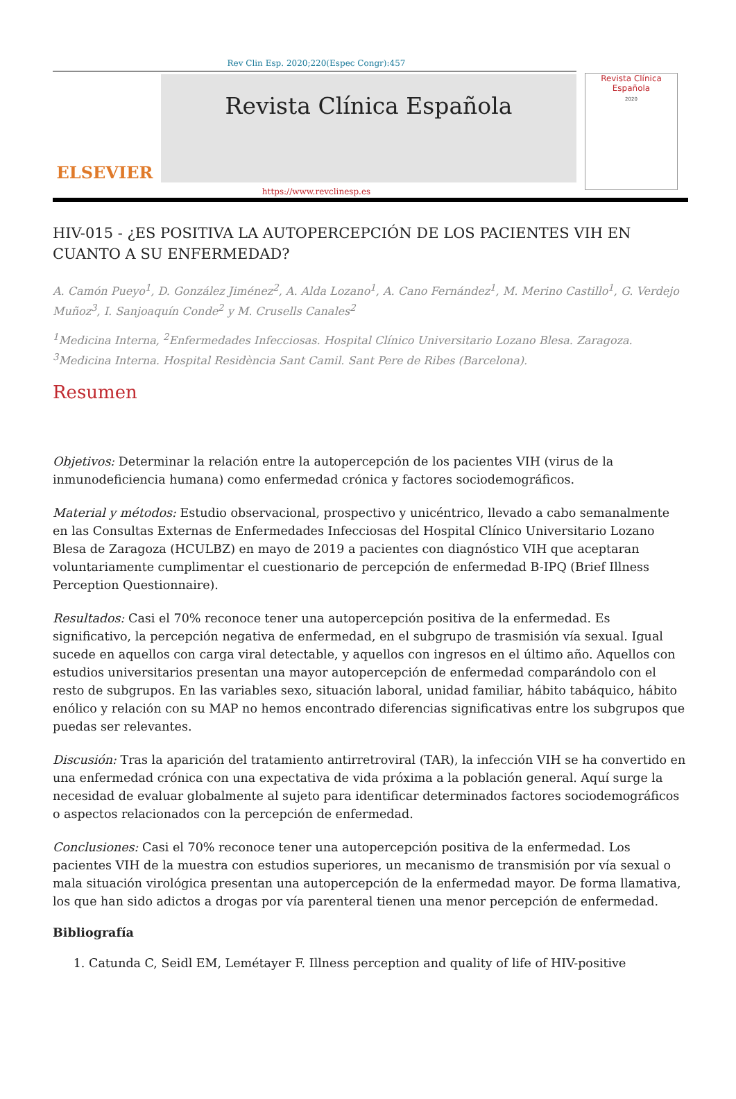Rev Clin Esp. 2020;220(Espec Congr):457
ELSEVIER
Revista Clínica Española
Revista Clínica Española
2020
https://www.revclinesp.es
HIV-015 - ¿ES POSITIVA LA AUTOPERCEPCIÓN DE LOS PACIENTES VIH EN CUANTO A SU ENFERMEDAD?
A. Camón Pueyo<sup>1</sup>, D. González Jiménez<sup>2</sup>, A. Alda Lozano<sup>1</sup>, A. Cano Fernández<sup>1</sup>, M. Merino Castillo<sup>1</sup>, G. Verdejo Muñoz<sup>3</sup>, I. Sanjoaquín Conde<sup>2</sup> y M. Crusells Canales<sup>2</sup>
<sup>1</sup> Medicina Interna, <sup>2</sup>Enfermedades Infecciosas. Hospital Clínico Universitario Lozano Blesa. Zaragoza. <sup>3</sup>Medicina Interna. Hospital Residència Sant Camil. Sant Pere de Ribes (Barcelona).
Resumen
Objetivos: Determinar la relación entre la autopercepción de los pacientes VIH (virus de la inmunodeficiencia humana) como enfermedad crónica y factores sociodemográficos.
Material y métodos: Estudio observacional, prospectivo y unicéntrico, llevado a cabo semanalmente en las Consultas Externas de Enfermedades Infecciosas del Hospital Clínico Universitario Lozano Blesa de Zaragoza (HCULBZ) en mayo de 2019 a pacientes con diagnóstico VIH que aceptaran voluntariamente cumplimentar el cuestionario de percepción de enfermedad B-IPQ (Brief Illness Perception Questionnaire).
Resultados: Casi el 70% reconoce tener una autopercepción positiva de la enfermedad. Es significativo, la percepción negativa de enfermedad, en el subgrupo de trasmisión vía sexual. Igual sucede en aquellos con carga viral detectable, y aquellos con ingresos en el último año. Aquellos con estudios universitarios presentan una mayor autopercepción de enfermedad comparándolo con el resto de subgrupos. En las variables sexo, situación laboral, unidad familiar, hábito tabáquico, hábito enólico y relación con su MAP no hemos encontrado diferencias significativas entre los subgrupos que puedas ser relevantes.
Discusión: Tras la aparición del tratamiento antirretroviral (TAR), la infección VIH se ha convertido en una enfermedad crónica con una expectativa de vida próxima a la población general. Aquí surge la necesidad de evaluar globalmente al sujeto para identificar determinados factores sociodemográficos o aspectos relacionados con la percepción de enfermedad.
Conclusiones: Casi el 70% reconoce tener una autopercepción positiva de la enfermedad. Los pacientes VIH de la muestra con estudios superiores, un mecanismo de transmisión por vía sexual o mala situación virológica presentan una autopercepción de la enfermedad mayor. De forma llamativa, los que han sido adictos a drogas por vía parenteral tienen una menor percepción de enfermedad.
Bibliografía
1. Catunda C, Seidl EM, Lemétayer F. Illness perception and quality of life of HIV-positive